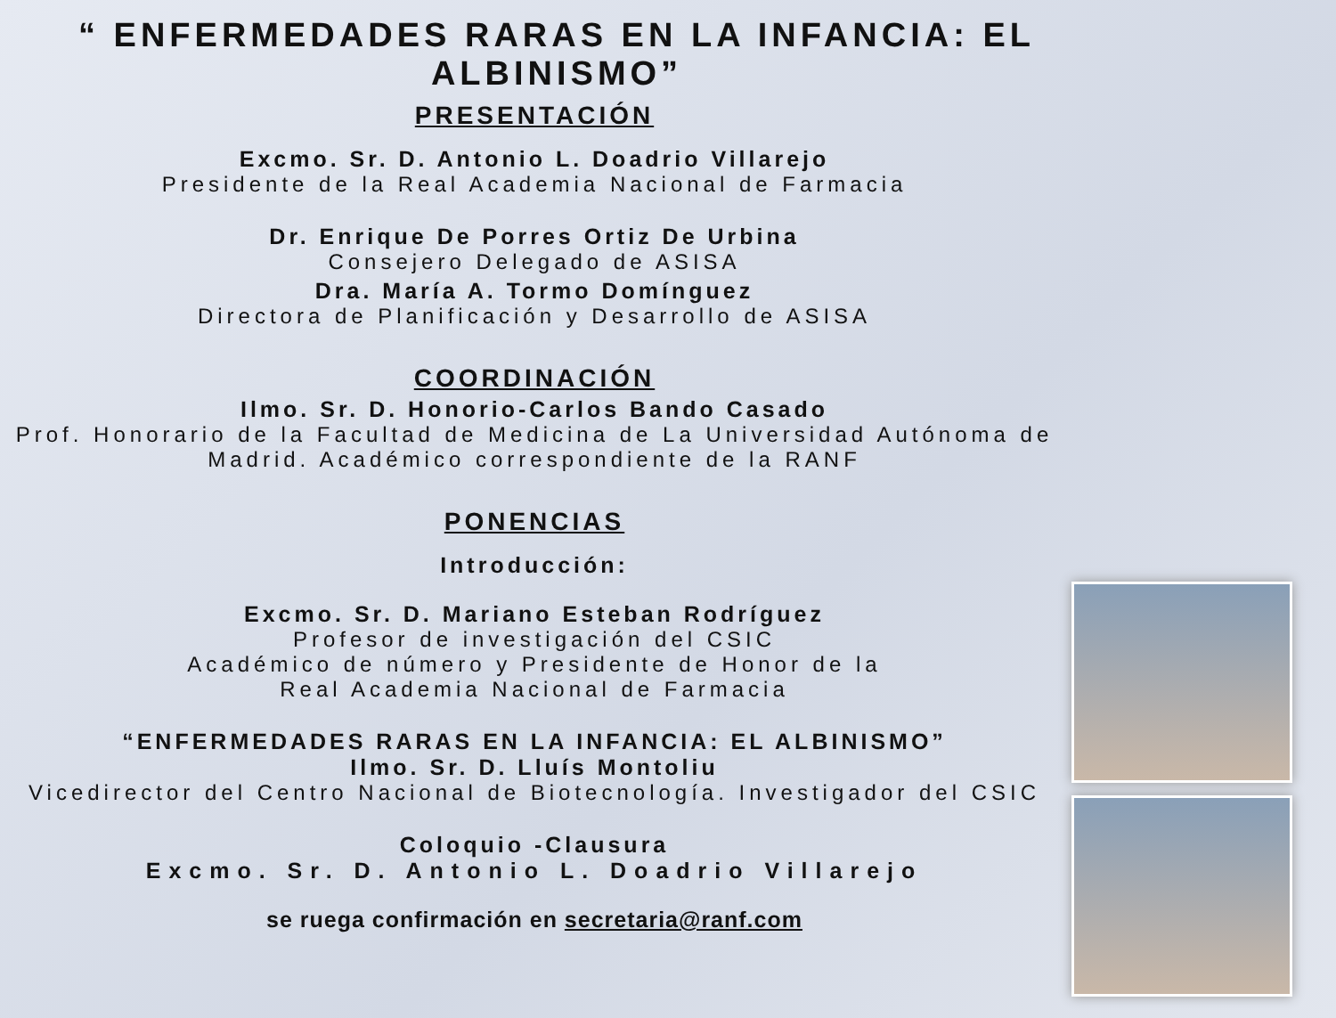“ ENFERMEDADES RARAS EN LA INFANCIA: EL ALBINISMO”
PRESENTACIÓN
Excmo. Sr. D. Antonio L. Doadrio Villarejo
Presidente de la Real Academia Nacional de Farmacia
Dr. Enrique De Porres Ortiz De Urbina
Consejero Delegado de ASISA
Dra. María A. Tormo Domínguez
Directora de Planificación y Desarrollo de ASISA
COORDINACIÓN
Ilmo. Sr. D. Honorio-Carlos Bando Casado
Prof. Honorario de la Facultad de Medicina de La Universidad Autónoma de
Madrid. Académico correspondiente de la RANF
PONENCIAS
Introducción:
Excmo. Sr. D. Mariano Esteban Rodríguez
Profesor de investigación del CSIC
Académico de número y Presidente de Honor de la
Real Academia Nacional de Farmacia
“ENFERMEDADES RARAS EN LA INFANCIA: EL ALBINISMO”
Ilmo. Sr. D. Lluís Montoliu
Vicedirector del Centro Nacional de Biotecnología. Investigador del CSIC
Coloquio -Clausura
Excmo. Sr. D. Antonio L. Doadrio Villarejo
se ruega confirmación en secretaria@ranf.com